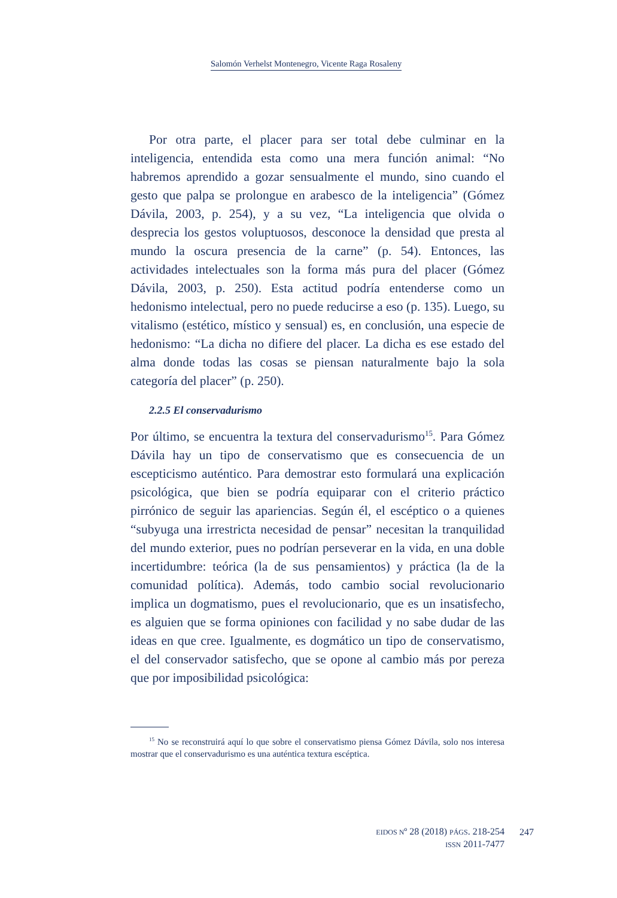Salomón Verhelst Montenegro, Vicente Raga Rosaleny
Por otra parte, el placer para ser total debe culminar en la inteligencia, entendida esta como una mera función animal: “No habremos aprendido a gozar sensualmente el mundo, sino cuando el gesto que palpa se prolongue en arabesco de la inteligencia” (Gómez Dávila, 2003, p. 254), y a su vez, “La inteligencia que olvida o desprecia los gestos voluptuosos, desconoce la densidad que presta al mundo la oscura presencia de la carne” (p. 54). Entonces, las actividades intelectuales son la forma más pura del placer (Gómez Dávila, 2003, p. 250). Esta actitud podría entenderse como un hedonismo intelectual, pero no puede reducirse a eso (p. 135). Luego, su vitalismo (estético, místico y sensual) es, en conclusión, una especie de hedonismo: “La dicha no difiere del placer. La dicha es ese estado del alma donde todas las cosas se piensan naturalmente bajo la sola categoría del placer” (p. 250).
2.2.5 El conservadurismo
Por último, se encuentra la textura del conservadurismo<sup>15</sup>. Para Gómez Dávila hay un tipo de conservatismo que es consecuencia de un escepticismo auténtico. Para demostrar esto formulará una explicación psicológica, que bien se podría equiparar con el criterio práctico pirrónico de seguir las apariencias. Según él, el escéptico o a quienes “subyuga una irrestricta necesidad de pensar” necesitan la tranquilidad del mundo exterior, pues no podrían perseverar en la vida, en una doble incertidumbre: teórica (la de sus pensamientos) y práctica (la de la comunidad política). Además, todo cambio social revolucionario implica un dogmatismo, pues el revolucionario, que es un insatisfecho, es alguien que se forma opiniones con facilidad y no sabe dudar de las ideas en que cree. Igualmente, es dogmático un tipo de conservatismo, el del conservador satisfecho, que se opone al cambio más por pereza que por imposibilidad psicológica:
<sup>15</sup> No se reconstruirá aquí lo que sobre el conservatismo piensa Gómez Dávila, solo nos interesa mostrar que el conservadurismo es una auténtica textura escéptica.
EIDOS Nº 28 (2018) PÁGS. 218-254
ISSN 2011-7477
247